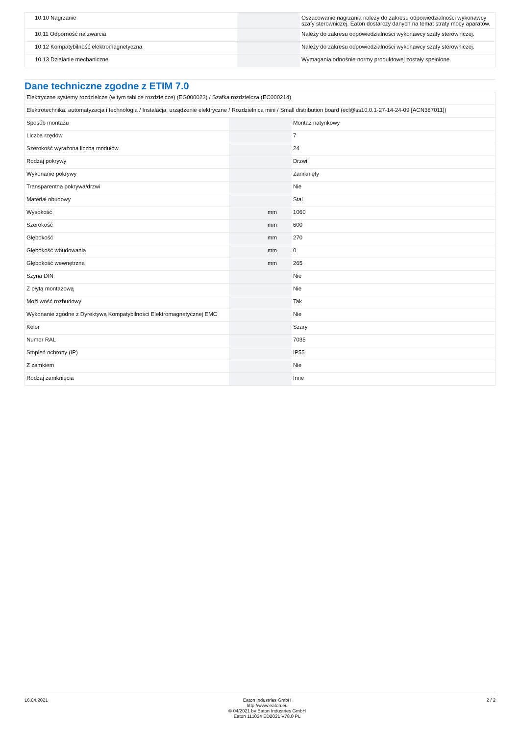| 10.10 Nagrzanie | | | Oszacowanie nagrzania należy do zakresu odpowiedzialności wykonawcy szafy sterowniczej. Eaton dostarczy danych na temat straty mocy aparatów. |
| 10.11 Odporność na zwarcia | | | Należy do zakresu odpowiedzialności wykonawcy szafy sterowniczej. |
| 10.12 Kompatybilność elektromagnetyczna | | | Należy do zakresu odpowiedzialności wykonawcy szafy sterowniczej. |
| 10.13 Działanie mechaniczne | | | Wymagania odnośnie normy produktowej zostały spełnione. |
Dane techniczne zgodne z ETIM 7.0
| Elektryczne systemy rozdzielcze (w tym tablice rozdzielcze) (EG000023) / Szafka rozdzielcza (EC000214) | | | |
| Elektrotechnika, automatyzacja i technologia / Instalacja, urządzenie elektryczne / Rozdzielnica mini / Small distribution board (ecl@ss10.0.1-27-14-24-09 [ACN387011]) | | | |
| Sposób montażu | | | Montaż natynkowy |
| Liczba rzędów | | | 7 |
| Szerokość wyrażona liczbą modułów | | | 24 |
| Rodzaj pokrywy | | | Drzwi |
| Wykonanie pokrywy | | | Zamknięty |
| Transparentna pokrywa/drzwi | | | Nie |
| Materiał obudowy | | | Stal |
| Wysokość | | mm | 1060 |
| Szerokość | | mm | 600 |
| Głębokość | | mm | 270 |
| Głębokość wbudowania | | mm | 0 |
| Głębokość wewnętrzna | | mm | 265 |
| Szyna DIN | | | Nie |
| Z płytą montażową | | | Nie |
| Możliwość rozbudowy | | | Tak |
| Wykonanie zgodne z Dyrektywą Kompatybilności Elektromagnetycznej EMC | | | Nie |
| Kolor | | | Szary |
| Numer RAL | | | 7035 |
| Stopień ochrony (IP) | | | IP55 |
| Z zamkiem | | | Nie |
| Rodzaj zamknięcia | | | Inne |
16.04.2021 Eaton Industries GmbH
http://www.eaton.eu
© 04/2021 by Eaton Industries GmbH
Eaton 111024 ED2021 V78.0 PL
2 / 2